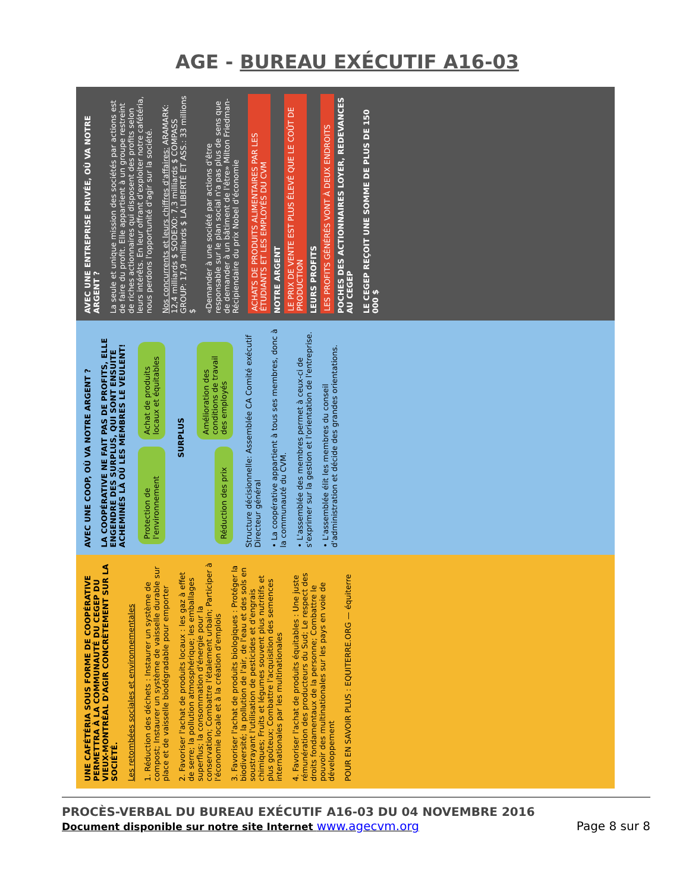AGE - BUREAU EXÉCUTIF A16-03
UNE CAFÉTÉRIA SOUS FORME DE COOPÉRATIVE PERMETTRA À LA COMMUNAUTÉ DU CEGEP DU VIEUX-MONTRÉAL D'AGIR CONCRÈTEMENT SUR LA SOCIÉTÉ.
Les retombées sociales et environnementales
1. Réduction des déchets : Instaurer un système de compost; Instaurer un système de vaisselle durable sur place et de vaisselle biodégradable pour emporter
2. Favoriser l'achat de produits locaux : les gaz à effet de serre; la pollution atmosphérique; les emballages superflus; la consommation d'énergie pour la conservation; Combattre l'étalement urbain; Participer à l'économie locale et à la création d'emplois
3. Favoriser l'achat de produits biologiques : Protéger la biodiversité; la pollution de l'air, de l'eau et des sols en soustrayant l'utilisation de pesticides et d'engrais chimiques; Fruits et légumes souvent plus nutritifs et plus goûteux; Combattre l'acquisition des semences internationales par les multinationales
4. Favoriser l'achat de produits équitables : Une juste rémunération des producteurs du Sud; Le respect des droits fondamentaux de la personne; Combattre le pouvoir des multinationales sur les pays en voie de développement
POUR EN SAVOIR PLUS : EQUITERRE.ORG — équiterre
AVEC UNE COOP, OÙ VA NOTRE ARGENT ?
LA COOPÉRATIVE NE FAIT PAS DE PROFITS, ELLE ENGENDRE DES SURPLUS, QUI SONT ENSUITE ACHEMINÉS LÀ OÙ LES MEMBRES LE VEULENT!
Protection de l'environnement
Achat de produits locaux et équitables
SURPLUS
Réduction des prix
Amélioration des conditions de travail des employés
Structure décisionnelle: Assemblée CA Comité exécutif Directeur général
• La coopérative appartient à tous ses membres, donc à la communauté du CVM.
• L'assemblée des membres permet à ceux-ci de s'exprimer sur la gestion et l'orientation de l'entreprise.
• L'assemblée élit les membres du conseil d'administration et décide des grandes orientations.
AVEC UNE ENTREPRISE PRIVÉE, OÙ VA NOTRE ARGENT ?
La seule et unique mission des sociétés par actions est de faire du profit. Elle appartient à un groupe restreint de riches actionnaires qui disposent des profits selon leurs intérêts. En leur offrant d'exploiter notre cafétéria, nous perdons l'opportunité d'agir sur la société.
Nos concurrents et leurs chiffres d'affaires: ARAMARK: 12,4 milliards $ SODEXO: 7,3 milliards $ COMPASS GROUP: 17,9 milliards $ LA LIBERTÉ ET ASS.: 33 millions $
«Demander à une société par actions d'être responsable sur le plan social n'a pas plus de sens que de demander à un bâtiment de l'être» Milton Friedman-Récipiendaire du prix Nobel d'économie
ACHATS DE PRODUITS ALIMENTAIRES PAR LES ÉTUDIANTS ET LES EMPLOYÉS DU CVM
NOTRE ARGENT
LE PRIX DE VENTE EST PLUS ÉLEVÉ QUE LE COÛT DE PRODUCTION
LEURS PROFITS
LES PROFITS GÉNÉRÉS VONT À DEUX ENDROITS
POCHES DES ACTIONNAIRES LOYER, REDEVANCES AU CEGEP
LE CEGEP REÇOIT UNE SOMME DE PLUS DE 150 000 $
PROCÈS-VERBAL DU BUREAU EXÉCUTIF A16-03 DU 04 NOVEMBRE 2016
Document disponible sur notre site Internet www.agecvm.org Page 8 sur 8